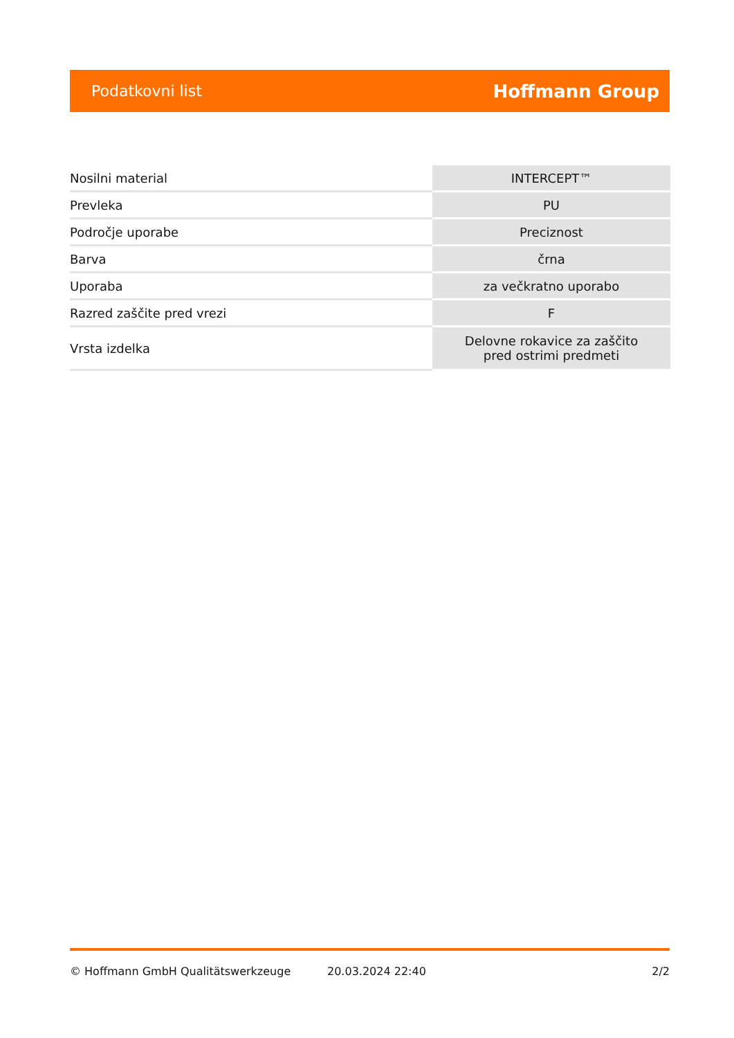Podatkovni list Hoffmann Group
| Nosilni material | INTERCEPT™ |
| Prevleka | PU |
| Področje uporabe | Preciznost |
| Barva | črna |
| Uporaba | za večkratno uporabo |
| Razred zaščite pred vrezi | F |
| Vrsta izdelka | Delovne rokavice za zaščito pred ostrimi predmeti |
© Hoffmann GmbH Qualitätswerkzeuge 20.03.2024 22:40 2/2